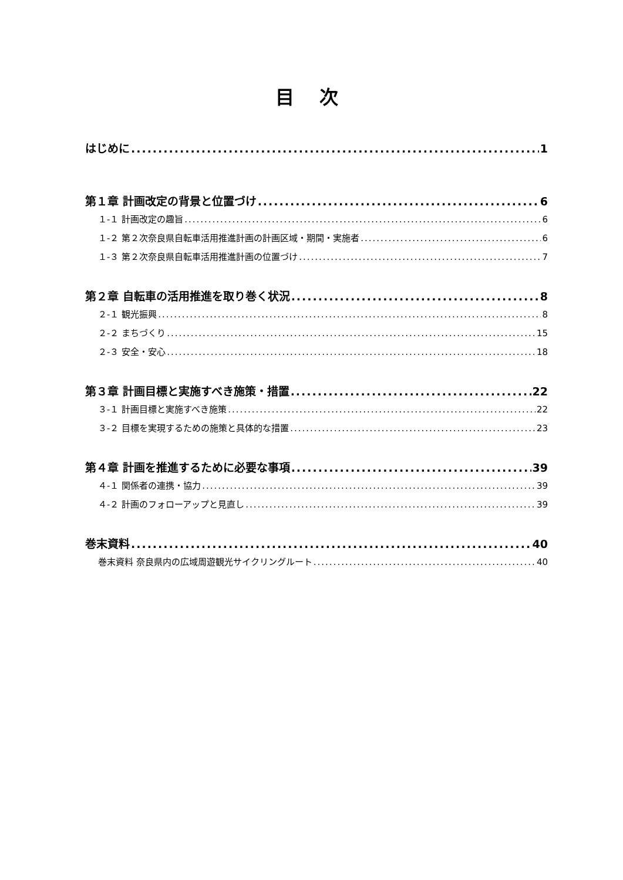目 次
はじめに 1
第１章 計画改定の背景と位置づけ 6
１-１ 計画改定の趣旨 6
１-２ 第２次奈良県自転車活用推進計画の計画区域・期間・実施者 6
１-３ 第２次奈良県自転車活用推進計画の位置づけ 7
第２章 自転車の活用推進を取り巻く状況 8
２-１ 観光振興 8
２-２ まちづくり 15
２-３ 安全・安心 18
第３章 計画目標と実施すべき施策・措置 22
３-１ 計画目標と実施すべき施策 22
３-２ 目標を実現するための施策と具体的な措置 23
第４章 計画を推進するために必要な事項 39
４-１ 関係者の連携・協力 39
４-２ 計画のフォローアップと見直し 39
巻末資料 40
巻末資料 奈良県内の広域周遊観光サイクリングルート 40